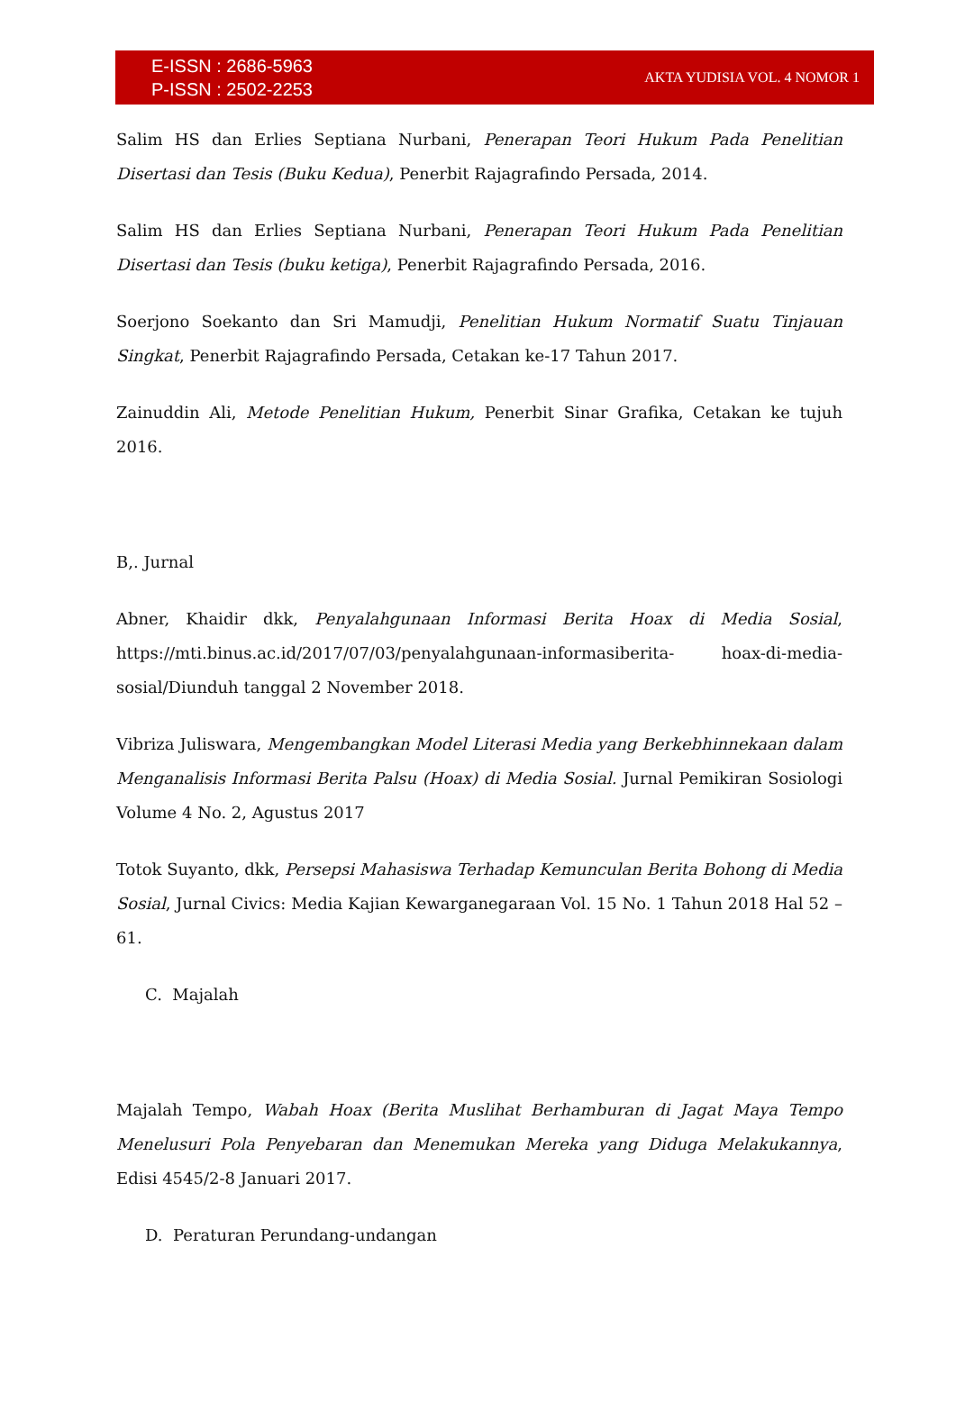E-ISSN : 2686-5963
P-ISSN : 2502-2253
AKTA YUDISIA VOL. 4 NOMOR 1
Salim HS dan Erlies Septiana Nurbani, Penerapan Teori Hukum Pada Penelitian Disertasi dan Tesis (Buku Kedua), Penerbit Rajagrafindo Persada, 2014.
Salim HS dan Erlies Septiana Nurbani, Penerapan Teori Hukum Pada Penelitian Disertasi dan Tesis (buku ketiga), Penerbit Rajagrafindo Persada, 2016.
Soerjono Soekanto dan Sri Mamudji, Penelitian Hukum Normatif Suatu Tinjauan Singkat, Penerbit Rajagrafindo Persada, Cetakan ke-17 Tahun 2017.
Zainuddin Ali, Metode Penelitian Hukum, Penerbit Sinar Grafika, Cetakan ke tujuh 2016.
B,. Jurnal
Abner, Khaidir dkk, Penyalahgunaan Informasi Berita Hoax di Media Sosial, https://mti.binus.ac.id/2017/07/03/penyalahgunaan-informasiberita- hoax-di-media-sosial/Diunduh tanggal 2 November 2018.
Vibriza Juliswara, Mengembangkan Model Literasi Media yang Berkebhinnekaan dalam Menganalisis Informasi Berita Palsu (Hoax) di Media Sosial. Jurnal Pemikiran Sosiologi Volume 4 No. 2, Agustus 2017
Totok Suyanto, dkk, Persepsi Mahasiswa Terhadap Kemunculan Berita Bohong di Media Sosial, Jurnal Civics: Media Kajian Kewarganegaraan Vol. 15 No. 1 Tahun 2018 Hal 52 – 61.
C. Majalah
Majalah Tempo, Wabah Hoax (Berita Muslihat Berhamburan di Jagat Maya Tempo Menelusuri Pola Penyebaran dan Menemukan Mereka yang Diduga Melakukannya, Edisi 4545/2-8 Januari 2017.
D. Peraturan Perundang-undangan